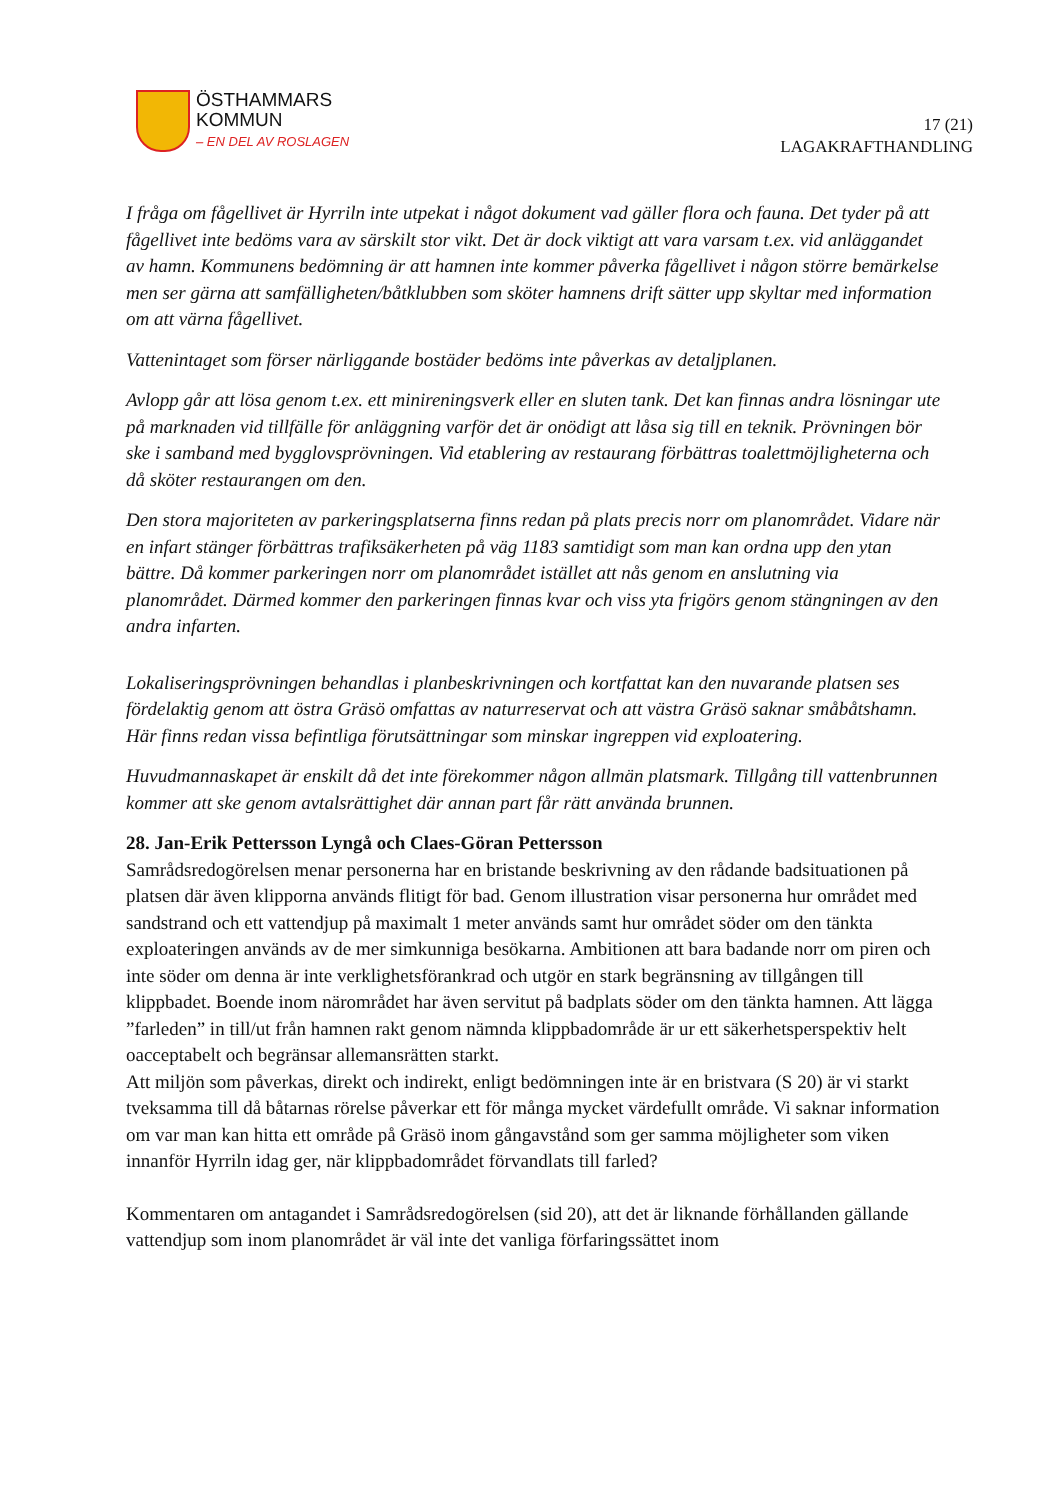ÖSTHAMMARS
KOMMUN
– EN DEL AV ROSLAGEN
17 (21)
LAGAKRAFTHANDLING
I fråga om fågellivet är Hyrriln inte utpekat i något dokument vad gäller flora och fauna. Det tyder på att fågellivet inte bedöms vara av särskilt stor vikt. Det är dock viktigt att vara varsam t.ex. vid anläggandet av hamn. Kommunens bedömning är att hamnen inte kommer påverka fågellivet i någon större bemärkelse men ser gärna att samfälligheten/båtklubben som sköter hamnens drift sätter upp skyltar med information om att värna fågellivet.
Vattenintaget som förser närliggande bostäder bedöms inte påverkas av detaljplanen.
Avlopp går att lösa genom t.ex. ett minireningsverk eller en sluten tank. Det kan finnas andra lösningar ute på marknaden vid tillfälle för anläggning varför det är onödigt att låsa sig till en teknik. Prövningen bör ske i samband med bygglovsprövningen. Vid etablering av restaurang förbättras toalettmöjligheterna och då sköter restaurangen om den.
Den stora majoriteten av parkeringsplatserna finns redan på plats precis norr om planområdet. Vidare när en infart stänger förbättras trafiksäkerheten på väg 1183 samtidigt som man kan ordna upp den ytan bättre. Då kommer parkeringen norr om planområdet istället att nås genom en anslutning via planområdet. Därmed kommer den parkeringen finnas kvar och viss yta frigörs genom stängningen av den andra infarten.
Lokaliseringsprövningen behandlas i planbeskrivningen och kortfattat kan den nuvarande platsen ses fördelaktig genom att östra Gräsö omfattas av naturreservat och att västra Gräsö saknar småbåtshamn. Här finns redan vissa befintliga förutsättningar som minskar ingreppen vid exploatering.
Huvudmannaskapet är enskilt då det inte förekommer någon allmän platsmark. Tillgång till vattenbrunnen kommer att ske genom avtalsrättighet där annan part får rätt använda brunnen.
28. Jan-Erik Pettersson Lyngå och Claes-Göran Pettersson
Samrådsredogörelsen menar personerna har en bristande beskrivning av den rådande badsituationen på platsen där även klipporna används flitigt för bad. Genom illustration visar personerna hur området med sandstrand och ett vattendjup på maximalt 1 meter används samt hur området söder om den tänkta exploateringen används av de mer simkunniga besökarna. Ambitionen att bara badande norr om piren och inte söder om denna är inte verklighetsförankrad och utgör en stark begränsning av tillgången till klippbadet. Boende inom närområdet har även servitut på badplats söder om den tänkta hamnen. Att lägga ”farleden” in till/ut från hamnen rakt genom nämnda klippbadområde är ur ett säkerhetsperspektiv helt oacceptabelt och begränsar allemansrätten starkt.
Att miljön som påverkas, direkt och indirekt, enligt bedömningen inte är en bristvara (S 20) är vi starkt tveksamma till då båtarnas rörelse påverkar ett för många mycket värdefullt område. Vi saknar information om var man kan hitta ett område på Gräsö inom gångavstånd som ger samma möjligheter som viken innanför Hyrriln idag ger, när klippbadområdet förvandlats till farled?
Kommentaren om antagandet i Samrådsredogörelsen (sid 20), att det är liknande förhållanden gällande vattendjup som inom planområdet är väl inte det vanliga förfaringssättet inom